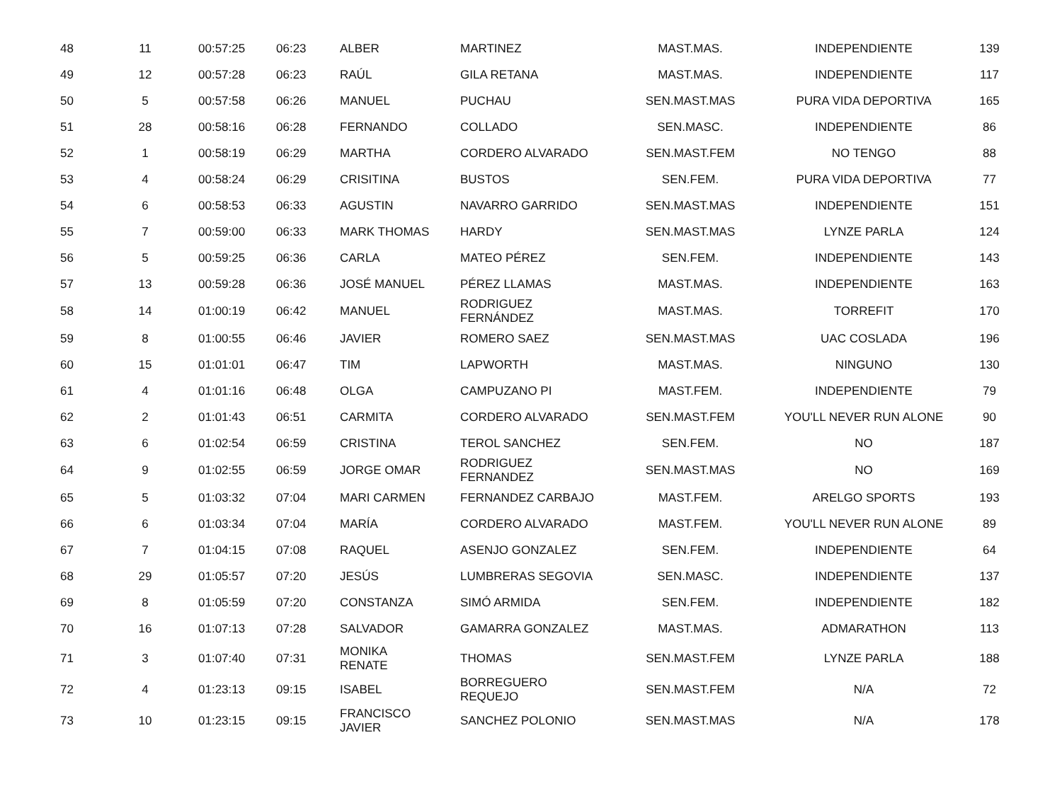| 48 | 11 | 00:57:25 | 06:23 | ALBER | MARTINEZ | MAST.MAS. | INDEPENDIENTE | 139 |
| 49 | 12 | 00:57:28 | 06:23 | RAÚL | GILA RETANA | MAST.MAS. | INDEPENDIENTE | 117 |
| 50 | 5 | 00:57:58 | 06:26 | MANUEL | PUCHAU | SEN.MAST.MAS | PURA VIDA DEPORTIVA | 165 |
| 51 | 28 | 00:58:16 | 06:28 | FERNANDO | COLLADO | SEN.MASC. | INDEPENDIENTE | 86 |
| 52 | 1 | 00:58:19 | 06:29 | MARTHA | CORDERO ALVARADO | SEN.MAST.FEM | NO TENGO | 88 |
| 53 | 4 | 00:58:24 | 06:29 | CRISITINA | BUSTOS | SEN.FEM. | PURA VIDA DEPORTIVA | 77 |
| 54 | 6 | 00:58:53 | 06:33 | AGUSTIN | NAVARRO GARRIDO | SEN.MAST.MAS | INDEPENDIENTE | 151 |
| 55 | 7 | 00:59:00 | 06:33 | MARK THOMAS | HARDY | SEN.MAST.MAS | LYNZE PARLA | 124 |
| 56 | 5 | 00:59:25 | 06:36 | CARLA | MATEO PÉREZ | SEN.FEM. | INDEPENDIENTE | 143 |
| 57 | 13 | 00:59:28 | 06:36 | JOSÉ MANUEL | PÉREZ LLAMAS | MAST.MAS. | INDEPENDIENTE | 163 |
| 58 | 14 | 01:00:19 | 06:42 | MANUEL | RODRIGUEZ FERNÁNDEZ | MAST.MAS. | TORREFIT | 170 |
| 59 | 8 | 01:00:55 | 06:46 | JAVIER | ROMERO SAEZ | SEN.MAST.MAS | UAC COSLADA | 196 |
| 60 | 15 | 01:01:01 | 06:47 | TIM | LAPWORTH | MAST.MAS. | NINGUNO | 130 |
| 61 | 4 | 01:01:16 | 06:48 | OLGA | CAMPUZANO PI | MAST.FEM. | INDEPENDIENTE | 79 |
| 62 | 2 | 01:01:43 | 06:51 | CARMITA | CORDERO ALVARADO | SEN.MAST.FEM | YOU'LL NEVER RUN ALONE | 90 |
| 63 | 6 | 01:02:54 | 06:59 | CRISTINA | TEROL SANCHEZ | SEN.FEM. | NO | 187 |
| 64 | 9 | 01:02:55 | 06:59 | JORGE OMAR | RODRIGUEZ FERNANDEZ | SEN.MAST.MAS | NO | 169 |
| 65 | 5 | 01:03:32 | 07:04 | MARI CARMEN | FERNANDEZ CARBAJO | MAST.FEM. | ARELGO SPORTS | 193 |
| 66 | 6 | 01:03:34 | 07:04 | MARÍA | CORDERO ALVARADO | MAST.FEM. | YOU'LL NEVER RUN ALONE | 89 |
| 67 | 7 | 01:04:15 | 07:08 | RAQUEL | ASENJO GONZALEZ | SEN.FEM. | INDEPENDIENTE | 64 |
| 68 | 29 | 01:05:57 | 07:20 | JESÚS | LUMBRERAS SEGOVIA | SEN.MASC. | INDEPENDIENTE | 137 |
| 69 | 8 | 01:05:59 | 07:20 | CONSTANZA | SIMÓ ARMIDA | SEN.FEM. | INDEPENDIENTE | 182 |
| 70 | 16 | 01:07:13 | 07:28 | SALVADOR | GAMARRA GONZALEZ | MAST.MAS. | ADMARATHON | 113 |
| 71 | 3 | 01:07:40 | 07:31 | MONIKA RENATE | THOMAS | SEN.MAST.FEM | LYNZE PARLA | 188 |
| 72 | 4 | 01:23:13 | 09:15 | ISABEL | BORREGUERO REQUEJO | SEN.MAST.FEM | N/A | 72 |
| 73 | 10 | 01:23:15 | 09:15 | FRANCISCO JAVIER | SANCHEZ POLONIO | SEN.MAST.MAS | N/A | 178 |